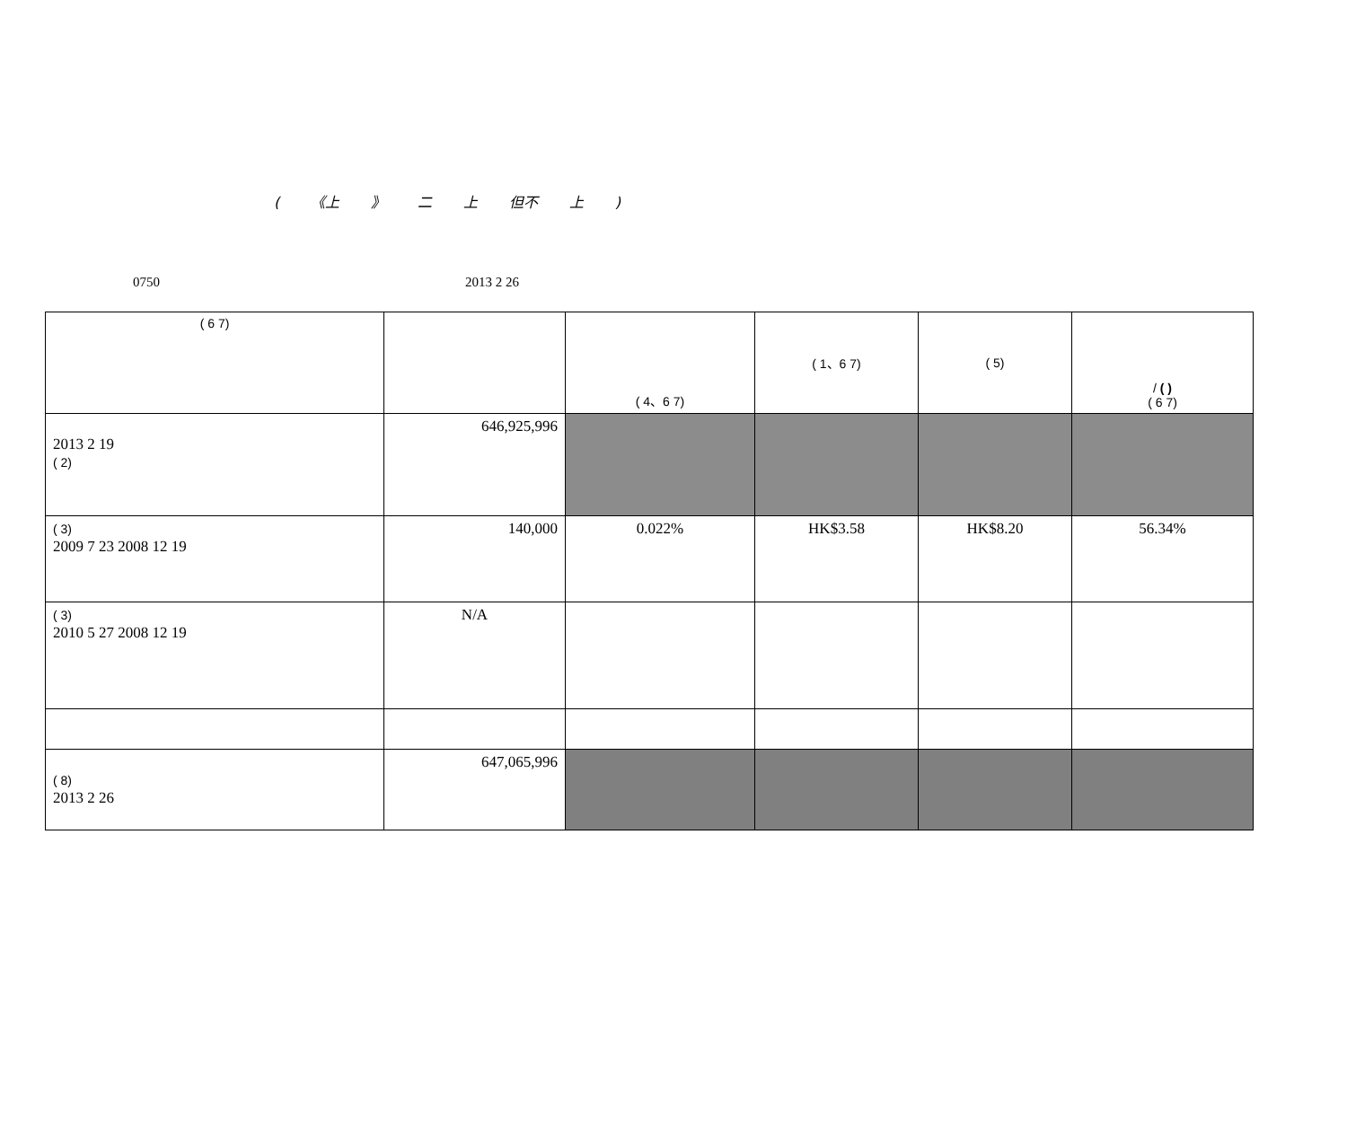( 《上 》 二 上 但不 上 )
0750 2013 2 26
| ( 6 7) | | ( 4、6 7) | ( 1、6 7) | ( 5) | / ( ) ( 6 7) |
| --- | --- | --- | --- | --- | --- |
| 2013 2 19 ( 2) | 646,925,996 | | | | |
| ( 3) 2009 7 23 2008 12 19 | 140,000 | 0.022% | HK$3.58 | HK$8.20 | 56.34% |
| ( 3) 2010 5 27 2008 12 19 | N/A | | | | |
| ( 8) 2013 2 26 | 647,065,996 | | | | |